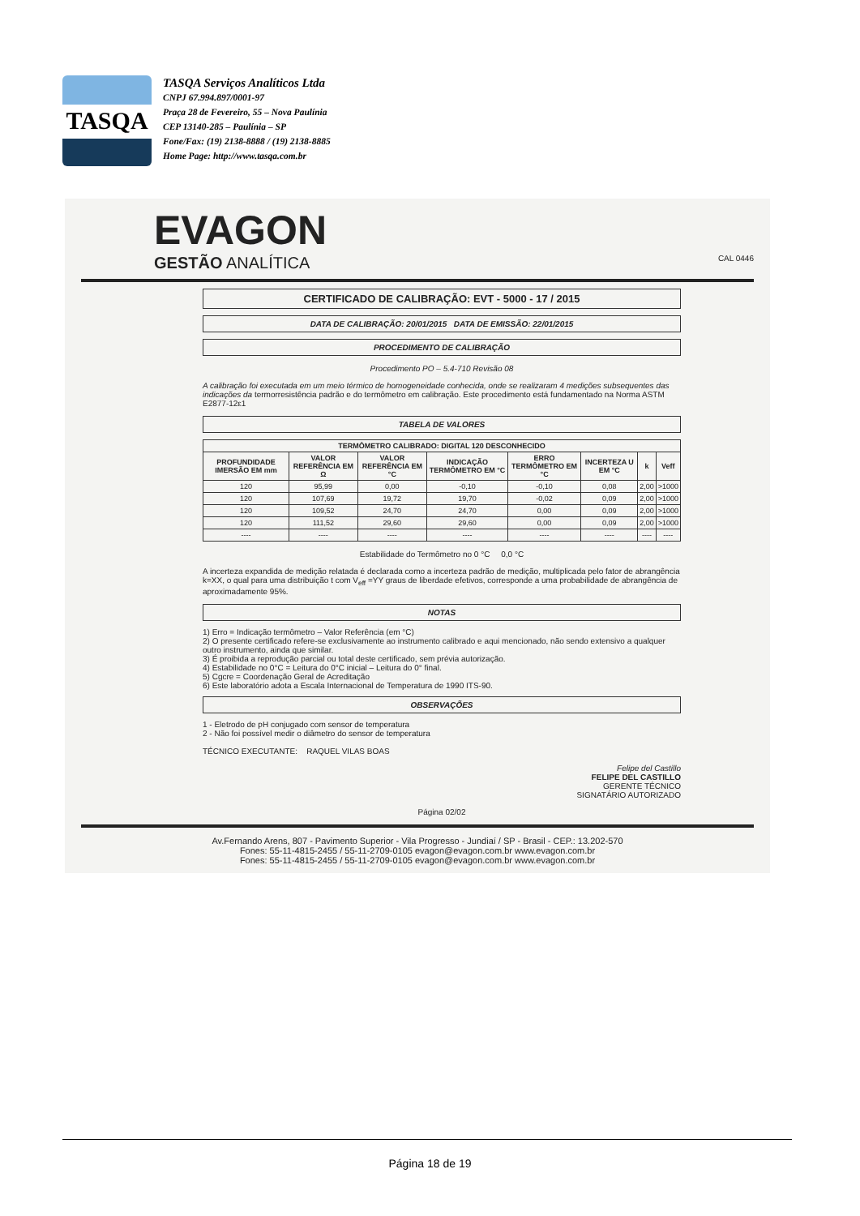TASQA
TASQA Serviços Analíticos Ltda
CNPJ 67.994.897/0001-97
Praça 28 de Fevereiro, 55 – Nova Paulínia
CEP 13140-285 – Paulínia – SP
Fone/Fax: (19) 2138-8888 / (19) 2138-8885
Home Page: http://www.tasqa.com.br
EVAGON
GESTÃO ANALÍTICA CAL 0446
CERTIFICADO DE CALIBRAÇÃO: EVT - 5000 - 17 / 2015
DATA DE CALIBRAÇÃO: 20/01/2015 DATA DE EMISSÃO: 22/01/2015
PROCEDIMENTO DE CALIBRAÇÃO
Procedimento PO – 5.4-710 Revisão 08
A calibração foi executada em um meio térmico de homogeneidade conhecida, onde se realizaram 4 medições subsequentes das indicações da termorresistência padrão e do termômetro em calibração. Este procedimento está fundamentado na Norma ASTM E2877-12ε1
TABELA DE VALORES
| TERMÔMETRO CALIBRADO: DIGITAL 120 DESCONHECIDO | | | | | | | |
| --- | --- | --- | --- | --- | --- | --- | --- |
| PROFUNDIDADE IMERSÃO EM mm | VALOR REFERÊNCIA EM Ω | VALOR REFERÊNCIA EM °C | INDICAÇÃO TERMÔMETRO EM °C | ERRO TERMÔMETRO EM °C | INCERTEZA U EM °C | k | Veff |
| 120 | 95,99 | 0,00 | -0,10 | -0,10 | 0,08 | 2,00 | >1000 |
| 120 | 107,69 | 19,72 | 19,70 | -0,02 | 0,09 | 2,00 | >1000 |
| 120 | 109,52 | 24,70 | 24,70 | 0,00 | 0,09 | 2,00 | >1000 |
| 120 | 111,52 | 29,60 | 29,60 | 0,00 | 0,09 | 2,00 | >1000 |
| ---- | ---- | ---- | ---- | ---- | ---- | ---- | ---- |
Estabilidade do Termômetro no 0 °C 0,0 °C
A incerteza expandida de medição relatada é declarada como a incerteza padrão de medição, multiplicada pelo fator de abrangência k=XX, o qual para uma distribuição t com V<sub>eff</sub> =YY graus de liberdade efetivos, corresponde a uma probabilidade de abrangência de aproximadamente 95%.
NOTAS
1) Erro = Indicação termômetro – Valor Referência (em °C)
2) O presente certificado refere-se exclusivamente ao instrumento calibrado e aqui mencionado, não sendo extensivo a qualquer outro instrumento, ainda que similar.
3) É proibida a reprodução parcial ou total deste certificado, sem prévia autorização.
4) Estabilidade no 0°C = Leitura do 0°C inicial – Leitura do 0° final.
5) Cgcre = Coordenação Geral de Acreditação
6) Este laboratório adota a Escala Internacional de Temperatura de 1990 ITS-90.
OBSERVAÇÕES
1 - Eletrodo de pH conjugado com sensor de temperatura
2 - Não foi possível medir o diâmetro do sensor de temperatura
TÉCNICO EXECUTANTE: RAQUEL VILAS BOAS
Felipe del Castillo
FELIPE DEL CASTILLO
GERENTE TÉCNICO
SIGNATÁRIO AUTORIZADO
Página 02/02
Av.Fernando Arens, 807 - Pavimento Superior - Vila Progresso - Jundiaí / SP - Brasil - CEP.: 13.202-570
Fones: 55-11-4815-2455 / 55-11-2709-0105 evagon@evagon.com.br www.evagon.com.br
Fones: 55-11-4815-2455 / 55-11-2709-0105 evagon@evagon.com.br www.evagon.com.br
Página 18 de 19